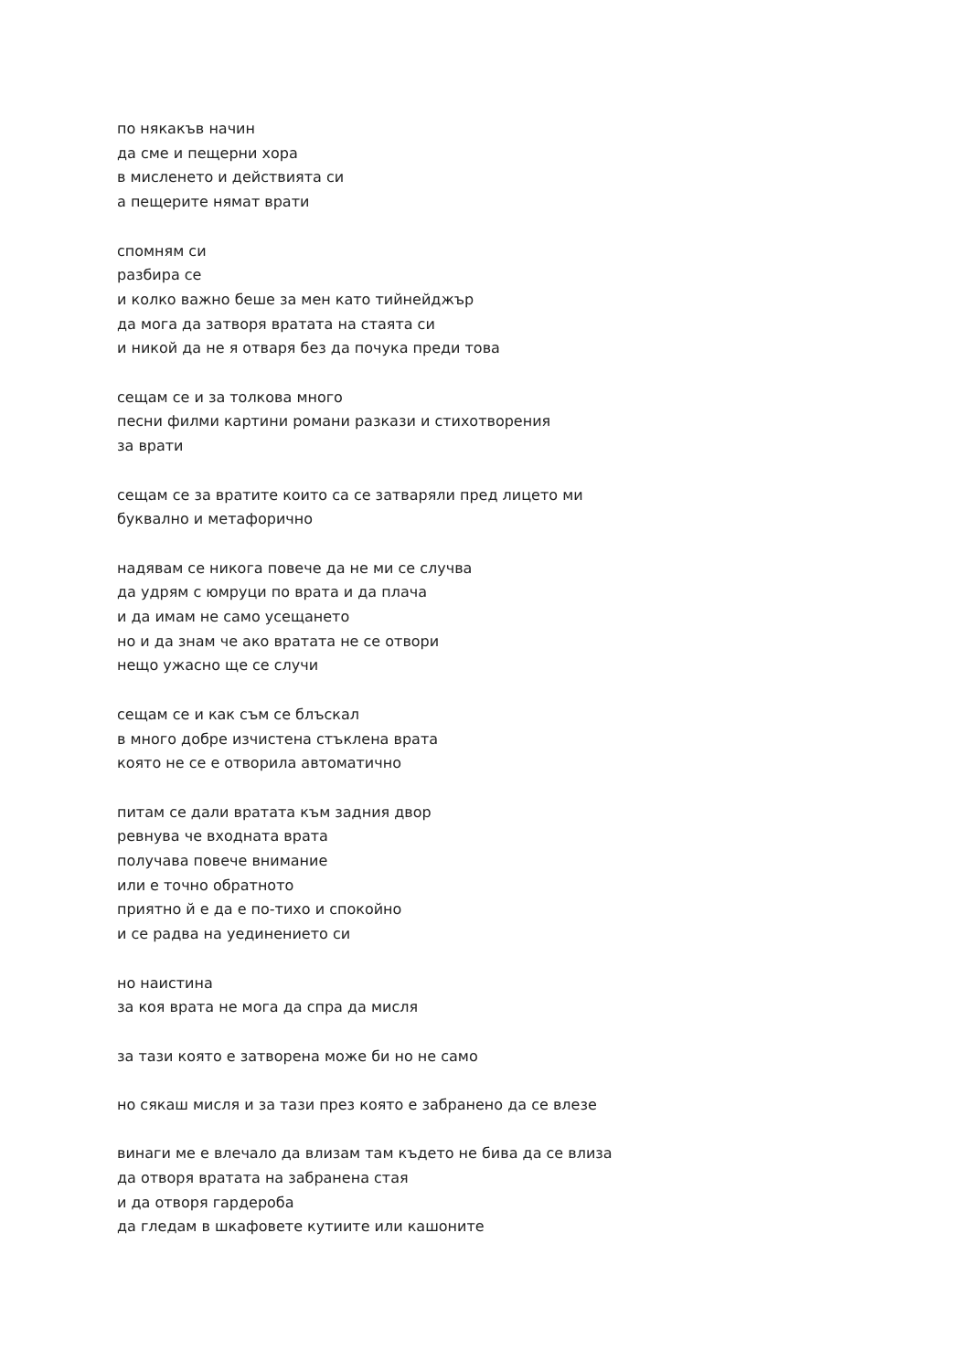по някакъв начин
да сме и пещерни хора
в мисленето и действията си
а пещерите нямат врати
спомням си
разбира се
и колко важно беше за мен като тийнейджър
да мога да затворя вратата на стаята си
и никой да не я отваря без да почука преди това
сещам се и за толкова много
песни филми картини романи разкази и стихотворения
за врати
сещам се за вратите които са се затваряли пред лицето ми
буквално и метафорично
надявам се никога повече да не ми се случва
да удрям с юмруци по врата и да плача
и да имам не само усещането
но и да знам че ако вратата не се отвори
нещо ужасно ще се случи
сещам се и как съм се блъскал
в много добре изчистена стъклена врата
която не се е отворила автоматично
питам се дали вратата към задния двор
ревнува че входната врата
получава повече внимание
или е точно обратното
приятно й е да е по-тихо и спокойно
и се радва на уединението си
но наистина
за коя врата не мога да спра да мисля
за тази която е затворена може би но не само
но сякаш мисля и за тази през която е забранено да се влезе
винаги ме е влечало да влизам там където не бива да се влиза
да отворя вратата на забранена стая
и да отворя гардероба
да гледам в шкафовете кутиите или кашоните